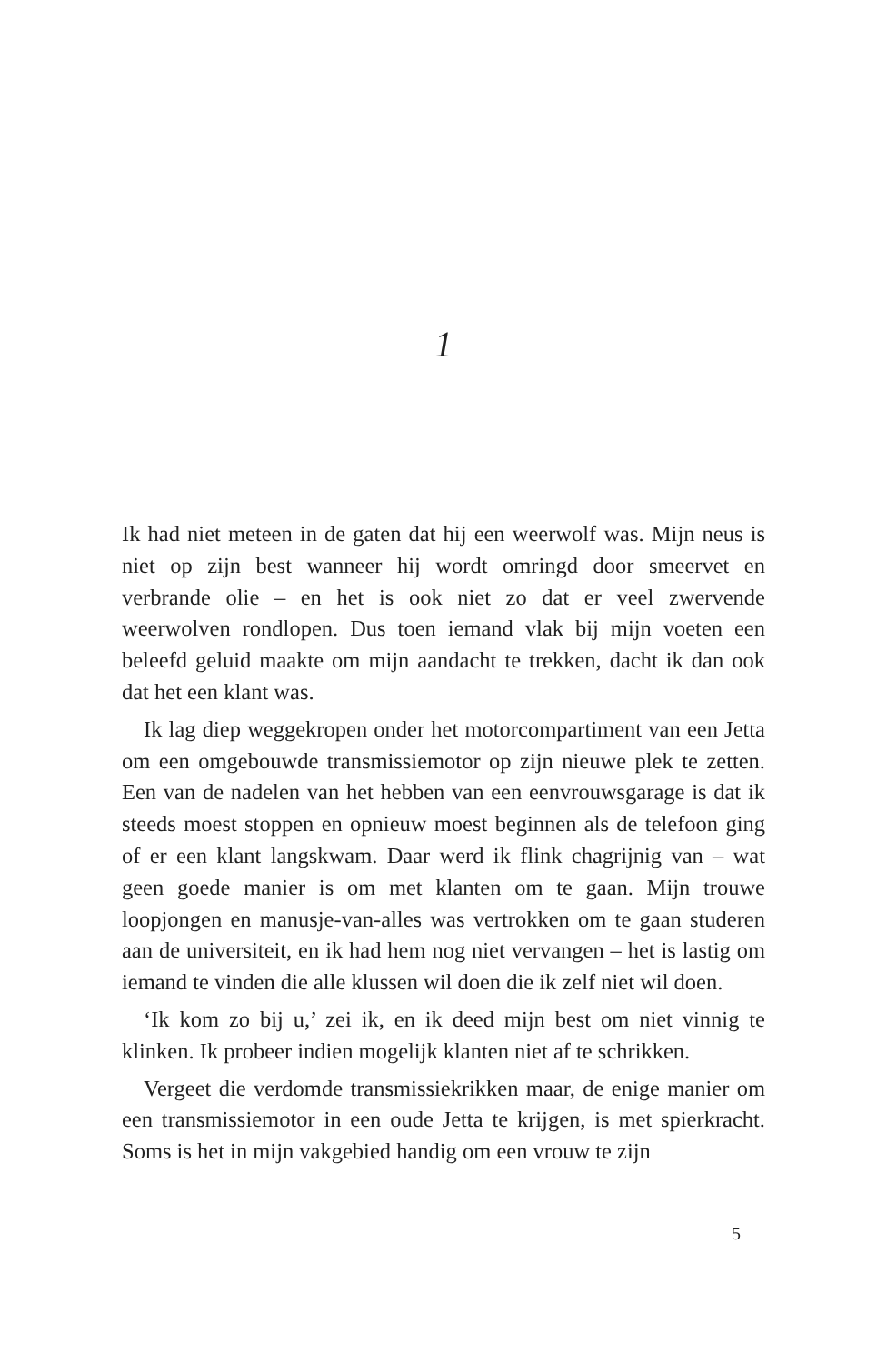1
Ik had niet meteen in de gaten dat hij een weerwolf was. Mijn neus is niet op zijn best wanneer hij wordt omringd door smeervet en verbrande olie – en het is ook niet zo dat er veel zwervende weerwolven rondlopen. Dus toen iemand vlak bij mijn voeten een beleefd geluid maakte om mijn aandacht te trekken, dacht ik dan ook dat het een klant was.
Ik lag diep weggekropen onder het motorcompartiment van een Jetta om een omgebouwde transmissiemotor op zijn nieuwe plek te zetten. Een van de nadelen van het hebben van een eenvrouwsgarage is dat ik steeds moest stoppen en opnieuw moest beginnen als de telefoon ging of er een klant langskwam. Daar werd ik flink chagrijnig van – wat geen goede manier is om met klanten om te gaan. Mijn trouwe loopjongen en manusje-van-alles was vertrokken om te gaan studeren aan de universiteit, en ik had hem nog niet vervangen – het is lastig om iemand te vinden die alle klussen wil doen die ik zelf niet wil doen.
‘Ik kom zo bij u,’ zei ik, en ik deed mijn best om niet vinnig te klinken. Ik probeer indien mogelijk klanten niet af te schrikken.
Vergeet die verdomde transmissiekrikken maar, de enige manier om een transmissiemotor in een oude Jetta te krijgen, is met spierkracht. Soms is het in mijn vakgebied handig om een vrouw te zijn
5